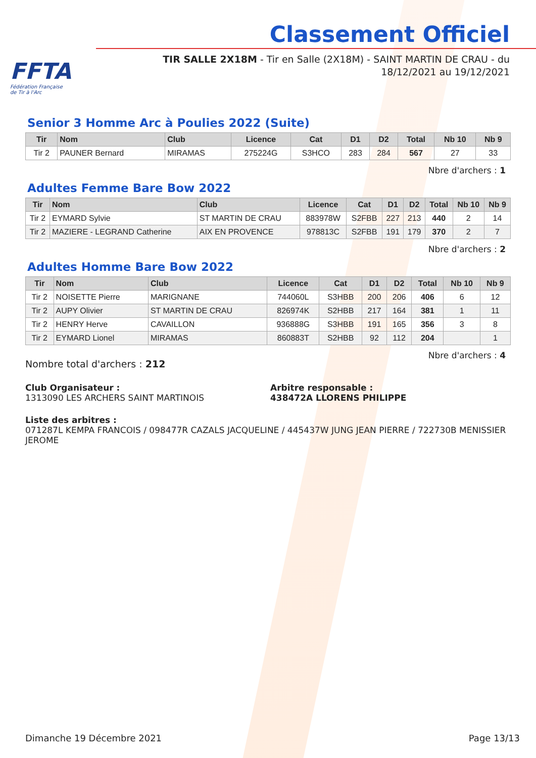FFTA
Fédération Française
de Tir à l'Arc
Classement Officiel
TIR SALLE 2X18M - Tir en Salle (2X18M) - SAINT MARTIN DE CRAU - du 18/12/2021 au 19/12/2021
Senior 3 Homme Arc à Poulies 2022 (Suite)
| Tir | Nom | Club | Licence | Cat | D1 | D2 | Total | Nb 10 | Nb 9 |
| --- | --- | --- | --- | --- | --- | --- | --- | --- | --- |
| Tir 2 | PAUNER Bernard | MIRAMAS | 275224G | S3HCO | 283 | 284 | 567 | 27 | 33 |
Nbre d'archers : 1
Adultes Femme Bare Bow 2022
| Tir | Nom | Club | Licence | Cat | D1 | D2 | Total | Nb 10 | Nb 9 |
| --- | --- | --- | --- | --- | --- | --- | --- | --- | --- |
| Tir 2 | EYMARD Sylvie | ST MARTIN DE CRAU | 883978W | S2FBB | 227 | 213 | 440 | 2 | 14 |
| Tir 2 | MAZIERE - LEGRAND Catherine | AIX EN PROVENCE | 978813C | S2FBB | 191 | 179 | 370 | 2 | 7 |
Nbre d'archers : 2
Adultes Homme Bare Bow 2022
| Tir | Nom | Club | Licence | Cat | D1 | D2 | Total | Nb 10 | Nb 9 |
| --- | --- | --- | --- | --- | --- | --- | --- | --- | --- |
| Tir 2 | NOISETTE Pierre | MARIGNANE | 744060L | S3HBB | 200 | 206 | 406 | 6 | 12 |
| Tir 2 | AUPY Olivier | ST MARTIN DE CRAU | 826974K | S2HBB | 217 | 164 | 381 | 1 | 11 |
| Tir 2 | HENRY Herve | CAVAILLON | 936888G | S3HBB | 191 | 165 | 356 | 3 | 8 |
| Tir 2 | EYMARD Lionel | MIRAMAS | 860883T | S2HBB | 92 | 112 | 204 | | 1 |
Nbre d'archers : 4
Nombre total d'archers : 212
Club Organisateur :
1313090 LES ARCHERS SAINT MARTINOIS
Arbitre responsable :
438472A LLORENS PHILIPPE
Liste des arbitres :
071287L KEMPA FRANCOIS / 098477R CAZALS JACQUELINE / 445437W JUNG JEAN PIERRE / 722730B MENISSIER JEROME
Dimanche 19 Décembre 2021 Page 13/13